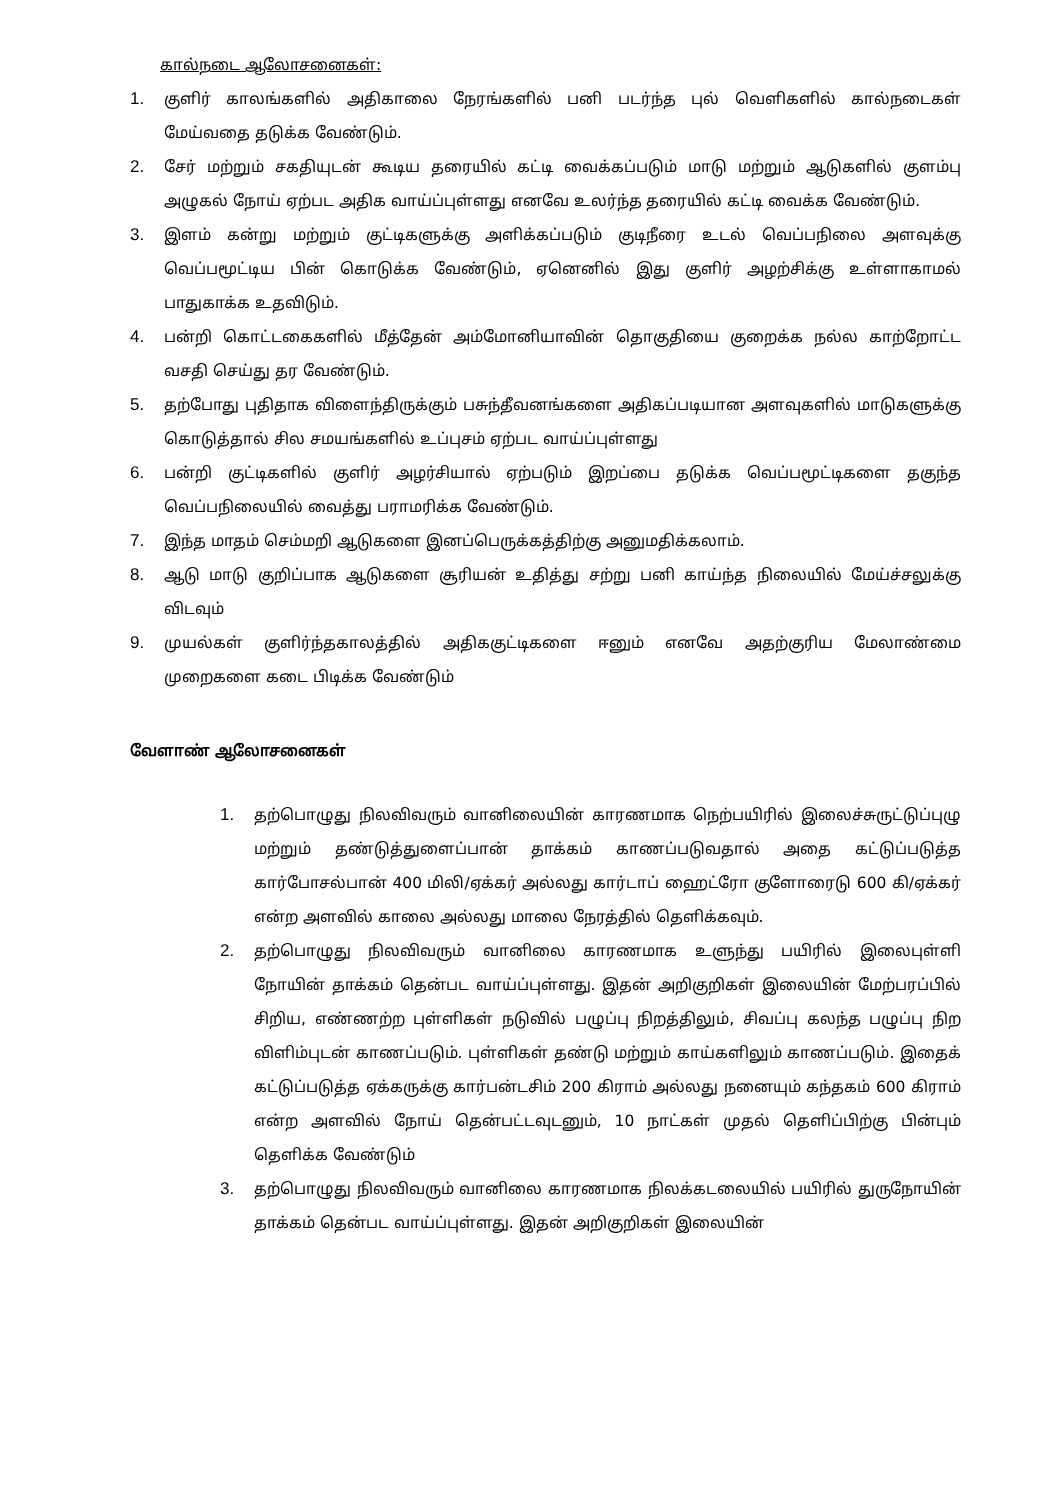கால்நடை ஆலோசனைகள்:
1. குளிர் காலங்களில் அதிகாலை நேரங்களில் பனி படர்ந்த புல் வெளிகளில் கால்நடைகள் மேய்வதை தடுக்க வேண்டும்.
2. சேர் மற்றும் சகதியுடன் கூடிய தரையில் கட்டி வைக்கப்படும் மாடு மற்றும் ஆடுகளில் குளம்பு அழுகல் நோய் ஏற்பட அதிக வாய்ப்புள்ளது எனவே உலர்ந்த தரையில் கட்டி வைக்க வேண்டும்.
3. இளம் கன்று மற்றும் குட்டிகளுக்கு அளிக்கப்படும் குடிநீரை உடல் வெப்பநிலை அளவுக்கு வெப்பமூட்டிய பின் கொடுக்க வேண்டும், ஏனெனில் இது குளிர் அழற்சிக்கு உள்ளாகாமல் பாதுகாக்க உதவிடும்.
4. பன்றி கொட்டகைகளில் மீத்தேன் அம்மோனியாவின் தொகுதியை குறைக்க நல்ல காற்றோட்ட வசதி செய்து தர வேண்டும்.
5. தற்போது புதிதாக விளைந்திருக்கும் பசுந்தீவனங்களை அதிகப்படியான அளவுகளில் மாடுகளுக்கு கொடுத்தால் சில சமயங்களில் உப்புசம் ஏற்பட வாய்ப்புள்ளது
6. பன்றி குட்டிகளில் குளிர் அழர்சியால் ஏற்படும் இறப்பை தடுக்க வெப்பமூட்டிகளை தகுந்த வெப்பநிலையில் வைத்து பராமரிக்க வேண்டும்.
7. இந்த மாதம் செம்மறி ஆடுகளை இனப்பெருக்கத்திற்கு அனுமதிக்கலாம்.
8. ஆடு மாடு குறிப்பாக ஆடுகளை சூரியன் உதித்து சற்று பனி காய்ந்த நிலையில் மேய்ச்சலுக்கு விடவும்
9. முயல்கள் குளிர்ந்தகாலத்தில் அதிககுட்டிகளை ஈனும் எனவே அதற்குரிய மேலாண்மை முறைகளை கடை பிடிக்க வேண்டும்
வேளாண் ஆலோசனைகள்
1. தற்பொழுது நிலவிவரும் வானிலையின் காரணமாக நெற்பயிரில் இலைச்சுருட்டுப்புழு மற்றும் தண்டுத்துளைப்பான் தாக்கம் காணப்படுவதால் அதை கட்டுப்படுத்த கார்போசல்பான் 400 மிலி/ஏக்கர் அல்லது கார்டாப் ஹைட்ரோ குளோரைடு 600 கி/ஏக்கர் என்ற அளவில் காலை அல்லது மாலை நேரத்தில் தெளிக்கவும்.
2. தற்பொழுது நிலவிவரும் வானிலை காரணமாக உளுந்து பயிரில் இலைபுள்ளி நோயின் தாக்கம் தென்பட வாய்ப்புள்ளது. இதன் அறிகுறிகள் இலையின் மேற்பரப்பில் சிறிய, எண்ணற்ற புள்ளிகள் நடுவில் பழுப்பு நிறத்திலும், சிவப்பு கலந்த பழுப்பு நிற விளிம்புடன் காணப்படும். புள்ளிகள் தண்டு மற்றும் காய்களிலும் காணப்படும். இதைக் கட்டுப்படுத்த ஏக்கருக்கு கார்பன்டசிம் 200 கிராம் அல்லது நனையும் கந்தகம் 600 கிராம் என்ற அளவில் நோய் தென்பட்டவுடனும், 10 நாட்கள் முதல் தெளிப்பிற்கு பின்பும் தெளிக்க வேண்டும்
3. தற்பொழுது நிலவிவரும் வானிலை காரணமாக நிலக்கடலையில் பயிரில் துருநோயின் தாக்கம் தென்பட வாய்ப்புள்ளது. இதன் அறிகுறிகள் இலையின்